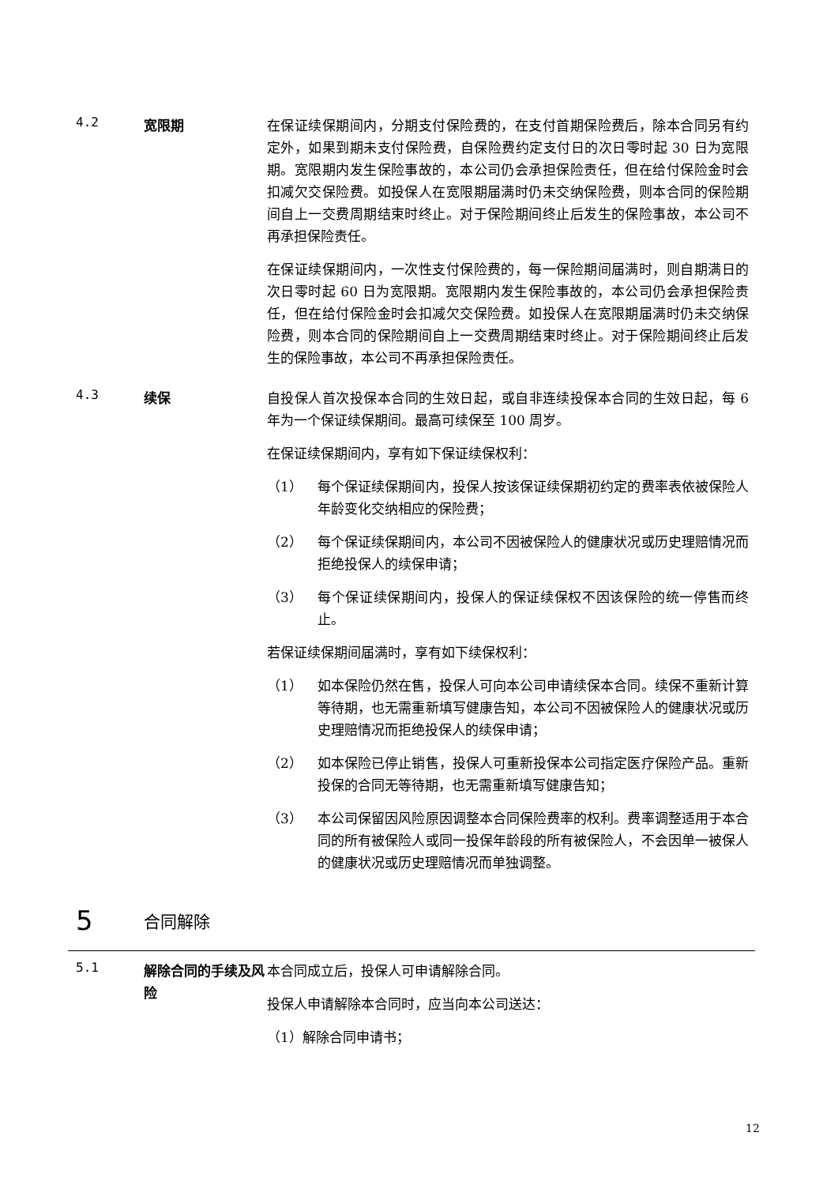4.2
宽限期 在保证续保期间内，分期支付保险费的，在支付首期保险费后，除本合同另有约定外，如果到期未支付保险费，自保险费约定支付日的次日零时起 30 日为宽限期。宽限期内发生保险事故的，本公司仍会承担保险责任，但在给付保险金时会扣减欠交保险费。如投保人在宽限期届满时仍未交纳保险费，则本合同的保险期间自上一交费周期结束时终止。对于保险期间终止后发生的保险事故，本公司不再承担保险责任。
在保证续保期间内，一次性支付保险费的，每一保险期间届满时，则自期满日的次日零时起 60 日为宽限期。宽限期内发生保险事故的，本公司仍会承担保险责任，但在给付保险金时会扣减欠交保险费。如投保人在宽限期届满时仍未交纳保险费，则本合同的保险期间自上一交费周期结束时终止。对于保险期间终止后发生的保险事故，本公司不再承担保险责任。
4.3
续保 自投保人首次投保本合同的生效日起，或自非连续投保本合同的生效日起，每 6 年为一个保证续保期间。最高可续保至 100 周岁。
在保证续保期间内，享有如下保证续保权利：
（1） 每个保证续保期间内，投保人按该保证续保期初约定的费率表依被保险人年龄变化交纳相应的保险费；
（2） 每个保证续保期间内，本公司不因被保险人的健康状况或历史理赔情况而拒绝投保人的续保申请；
（3） 每个保证续保期间内，投保人的保证续保权不因该保险的统一停售而终止。
若保证续保期间届满时，享有如下续保权利：
（1） 如本保险仍然在售，投保人可向本公司申请续保本合同。续保不重新计算等待期，也无需重新填写健康告知，本公司不因被保险人的健康状况或历史理赔情况而拒绝投保人的续保申请；
（2） 如本保险已停止销售，投保人可重新投保本公司指定医疗保险产品。重新投保的合同无等待期，也无需重新填写健康告知；
（3） 本公司保留因风险原因调整本合同保险费率的权利。费率调整适用于本合同的所有被保险人或同一投保年龄段的所有被保险人，不会因单一被保人的健康状况或历史理赔情况而单独调整。
5 合同解除
5.1
解除合同的手续及风险
本合同成立后，投保人可申请解除合同。
投保人申请解除本合同时，应当向本公司送达：
（1）解除合同申请书；
12